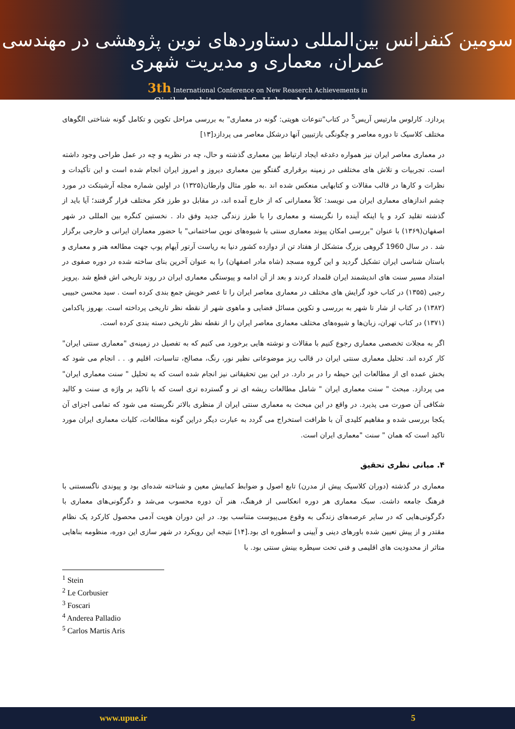سومین کنفرانس بین‌المللی دستاوردهای نوین پژوهشی در مهندسی عمران، معماری و مدیریت شهری
3th International Conference on New Reaserch Achievements in
Civil, Architectural & Urban Management
پردازد. کارلوس مارتیس آریس<sup>5</sup> در کتاب"تنوعات هویتی: گونه در معماری" به بررسی مراحل تکوین و تکامل گونه شناختی الگوهای مختلف کلاسیک تا دوره معاصر و چگونگی بازتبیین آنها درشکل معاصر می پردازد[۱۳]
در معماری معاصر ایران نیز همواره دغدغه ایجاد ارتباط بین معماری گذشته و حال، چه در نظریه و چه در عمل طراحی وجود داشته است. تجربیات و تلاش های مختلفی در زمینه برقراری گفتگو بین معماری دیروز و امروز ایران انجام شده است و این تأکیدات و نظرات و کارها در قالب مقالات و کتابهایی منعکس شده اند .به طور مثال وارطان(۱۳۲۵) در اولین شماره مجله آرشیتکت در مورد چشم اندازهای معماری ایران می نویسد: کلاً معمارانی که از خارج آمده اند، در مقابل دو طرز فکر مختلف قرار گرفتند؛ آیا باید از گذشته تقلید کرد و یا اینکه آینده را نگریسته و معماری را با طرز زندگی جدید وفق داد . نخستین کنگره بین المللی در شهر اصفهان(۱۳۶۹) با عنوان "بررسی امکان پیوند معماری سنتی با شیوه‌های نوین ساختمانی" با حضور معماران ایرانی و خارجی برگزار شد . در سال 1960 گروهی بزرگ متشکل از هفتاد تن از دوازده کشور دنیا به ریاست آرتور آپهام پوپ جهت مطالعه هنر و معماری و باستان شناسی ایران تشکیل گردید و این گروه مسجد (شاه مادر اصفهان) را به عنوان آخرین بنای ساخته شده در دوره صفوی در امتداد مسیر سنت های اندیشمند ایران قلمداد کردند و بعد از آن ادامه و پیوستگی معماری ایران در روند تاریخی اش قطع شد .پرویز رجبی (۱۳۵۵) در کتاب خود گرایش های مختلف در معماری معاصر ایران را تا عصر خویش جمع بندی کرده است . سید محسن حبیبی (۱۳۸۲) در کتاب از شار تا شهر به بررسی و تکوین مسائل فضایی و ماهوی شهر از نقطه نظر تاریخی پرداخته است. بهروز پاکدامن (۱۳۷۱) در کتاب تهران، زبان‌ها و شیوه‌های مختلف معماری معاصر ایران را از نقطه نظر تاریخی دسته بندی کرده است.
اگر به مجلات تخصصی معماری رجوع کنیم با مقالات و نوشته هایی برخورد می کنیم که به تفصیل در زمینه‌ی "معماری سنتی ایران" کار کرده اند. تحلیل معماری سنتی ایران در قالب ریز موضوعاتی نظیر نور، رنگ، مصالح، تناسبات، اقلیم و. . . انجام می شود که بخش عمده ای از مطالعات این حیطه را در بر دارد. در این بین تحقیقاتی نیز انجام شده است که به تحلیل " سنت معماری ایران" می پردازد. مبحث " سنت معماری ایران " شامل مطالعات ریشه ای تر و گسترده تری است که با تاکید بر واژه ی سنت و کالبد شکافی آن صورت می پذیرد. در واقع در این مبحث به معماری سنتی ایران از منظری بالاتر نگریسته می شود که تمامی اجزای آن یکجا بررسی شده و مفاهیم کلیدی آن با ظرافت استخراج می گردد به عبارت دیگر دراین گونه مطالعات، کلیات معماری ایران مورد تاکید است که همان " سنت "معماری ایران است.
۴. مبانی نظری تحقیق
معماری در گذشته (دوران کلاسیک پیش از مدرن) تابع اصول و ضوابط کمابیش معین و شناخته شده‌ای بود و پیوندی ناگسستنی با فرهنگ جامعه داشت. سبک معماری هر دوره انعکاسی از فرهنگ، هنر آن دوره محسوب می‌شد و دگرگونی‌های معماری با دگرگونی‌هایی که در سایر عرصه‌های زندگی به وقوع می‌پیوست متناسب بود. در این دوران هویت آدمی محصول کارکرد یک نظام مقتدر و از پیش تعیین شده باورهای دینی و آیینی و اسطوره ای بود.[۱۴] نتیجه این رویکرد در شهر سازی این دوره، منظومه بناهایی متاثر از محدودیت های اقلیمی و فنی تحت سیطره بینش سنتی بود. با
<sup>1</sup> Stein
<sup>2</sup> Le Corbusier
<sup>3</sup> Foscari
<sup>4</sup> Anderea Palladio
<sup>5</sup> Carlos Martis Aris
www.upue.ir 5